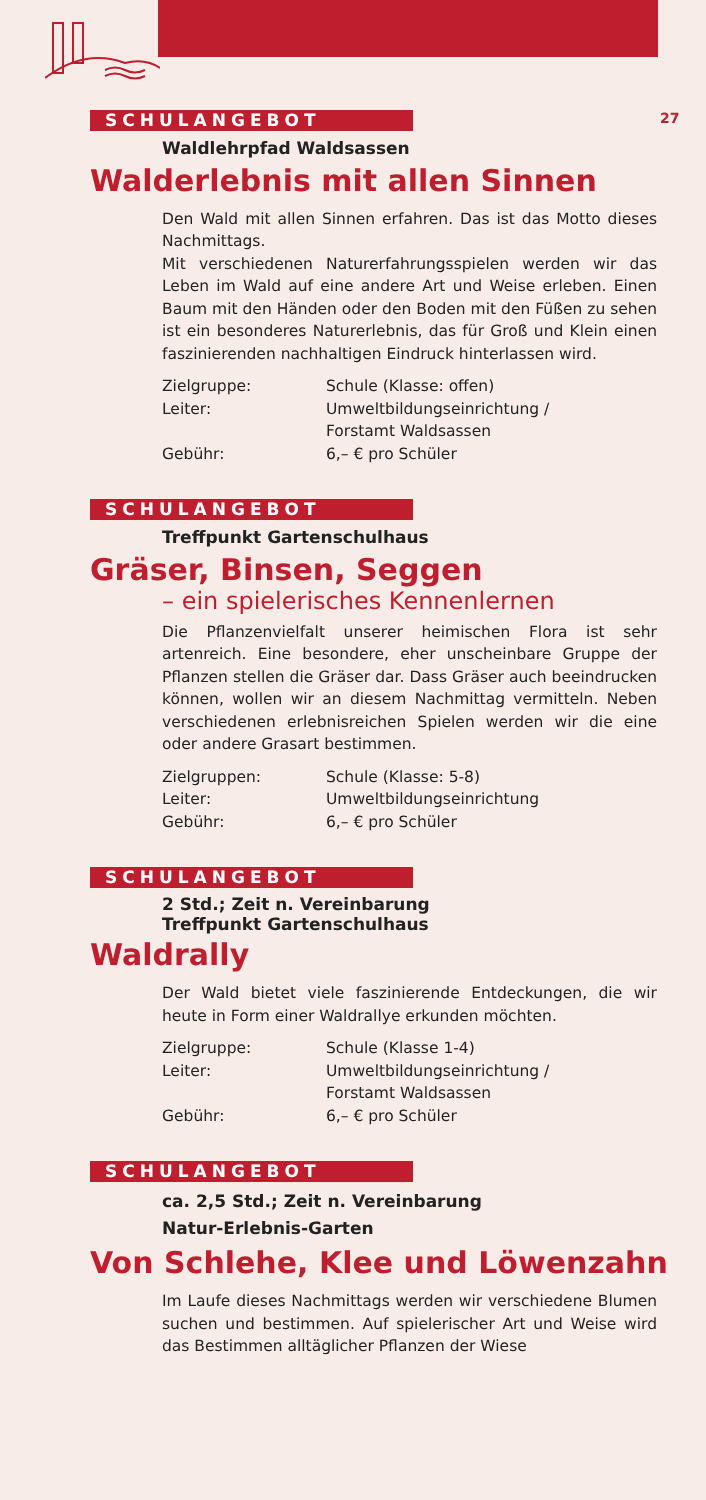27
SCHULANGEBOT
Waldlehrpfad Waldsassen
Walderlebnis mit allen Sinnen
Den Wald mit allen Sinnen erfahren. Das ist das Motto dieses Nachmittags.
Mit verschiedenen Naturerfahrungsspielen werden wir das Leben im Wald auf eine andere Art und Weise erleben. Einen Baum mit den Händen oder den Boden mit den Füßen zu sehen ist ein besonderes Naturerlebnis, das für Groß und Klein einen faszinierenden nachhaltigen Eindruck hinterlassen wird.
| Zielgruppe: | Schule (Klasse: offen) |
| Leiter: | Umweltbildungseinrichtung / Forstamt Waldsassen |
| Gebühr: | 6,– € pro Schüler |
SCHULANGEBOT
Treffpunkt Gartenschulhaus
Gräser, Binsen, Seggen
– ein spielerisches Kennenlernen
Die Pflanzenvielfalt unserer heimischen Flora ist sehr artenreich. Eine besondere, eher unscheinbare Gruppe der Pflanzen stellen die Gräser dar. Dass Gräser auch beeindrucken können, wollen wir an diesem Nachmittag vermitteln. Neben verschiedenen erlebnisreichen Spielen werden wir die eine oder andere Grasart bestimmen.
| Zielgruppen: | Schule (Klasse: 5-8) |
| Leiter: | Umweltbildungseinrichtung |
| Gebühr: | 6,– € pro Schüler |
SCHULANGEBOT
2 Std.; Zeit n. Vereinbarung
Treffpunkt Gartenschulhaus
Waldrally
Der Wald bietet viele faszinierende Entdeckungen, die wir heute in Form einer Waldrallye erkunden möchten.
| Zielgruppe: | Schule (Klasse 1-4) |
| Leiter: | Umweltbildungseinrichtung / Forstamt Waldsassen |
| Gebühr: | 6,– € pro Schüler |
SCHULANGEBOT
ca. 2,5 Std.; Zeit n. Vereinbarung
Natur-Erlebnis-Garten
Von Schlehe, Klee und Löwenzahn
Im Laufe dieses Nachmittags werden wir verschiedene Blumen suchen und bestimmen. Auf spielerischer Art und Weise wird das Bestimmen alltäglicher Pflanzen der Wiese